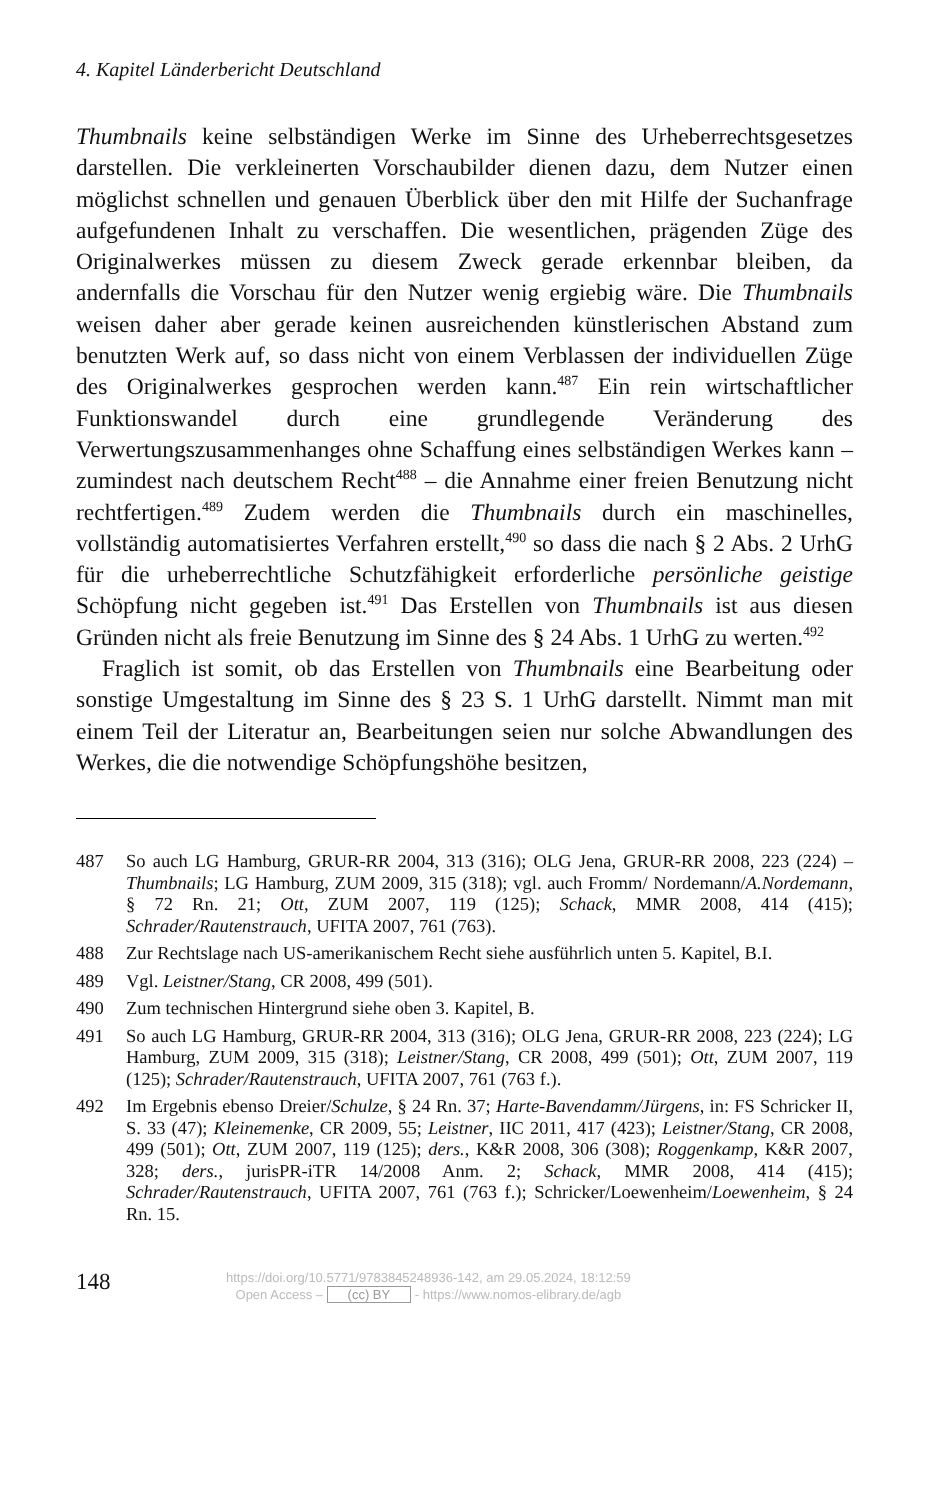4. Kapitel Länderbericht Deutschland
Thumbnails keine selbständigen Werke im Sinne des Urheberrechtsgesetzes darstellen. Die verkleinerten Vorschaubilder dienen dazu, dem Nutzer einen möglichst schnellen und genauen Überblick über den mit Hilfe der Suchanfrage aufgefundenen Inhalt zu verschaffen. Die wesentlichen, prägenden Züge des Originalwerkes müssen zu diesem Zweck gerade erkennbar bleiben, da andernfalls die Vorschau für den Nutzer wenig ergiebig wäre. Die Thumbnails weisen daher aber gerade keinen ausreichenden künstlerischen Abstand zum benutzten Werk auf, so dass nicht von einem Verblassen der individuellen Züge des Originalwerkes gesprochen werden kann.<sup>487</sup> Ein rein wirtschaftlicher Funktionswandel durch eine grundlegende Veränderung des Verwertungszusammenhanges ohne Schaffung eines selbständigen Werkes kann – zumindest nach deutschem Recht<sup>488</sup> – die Annahme einer freien Benutzung nicht rechtfertigen.<sup>489</sup> Zudem werden die Thumbnails durch ein maschinelles, vollständig automatisiertes Verfahren erstellt,<sup>490</sup> so dass die nach § 2 Abs. 2 UrhG für die urheberrechtliche Schutzfähigkeit erforderliche persönliche geistige Schöpfung nicht gegeben ist.<sup>491</sup> Das Erstellen von Thumbnails ist aus diesen Gründen nicht als freie Benutzung im Sinne des § 24 Abs. 1 UrhG zu werten.<sup>492</sup>
Fraglich ist somit, ob das Erstellen von Thumbnails eine Bearbeitung oder sonstige Umgestaltung im Sinne des § 23 S. 1 UrhG darstellt. Nimmt man mit einem Teil der Literatur an, Bearbeitungen seien nur solche Abwandlungen des Werkes, die die notwendige Schöpfungshöhe besitzen,
487 So auch LG Hamburg, GRUR-RR 2004, 313 (316); OLG Jena, GRUR-RR 2008, 223 (224) – Thumbnails; LG Hamburg, ZUM 2009, 315 (318); vgl. auch Fromm/ Nordemann/A.Nordemann, § 72 Rn. 21; Ott, ZUM 2007, 119 (125); Schack, MMR 2008, 414 (415); Schrader/Rautenstrauch, UFITA 2007, 761 (763).
488 Zur Rechtslage nach US-amerikanischem Recht siehe ausführlich unten 5. Kapitel, B.I.
489 Vgl. Leistner/Stang, CR 2008, 499 (501).
490 Zum technischen Hintergrund siehe oben 3. Kapitel, B.
491 So auch LG Hamburg, GRUR-RR 2004, 313 (316); OLG Jena, GRUR-RR 2008, 223 (224); LG Hamburg, ZUM 2009, 315 (318); Leistner/Stang, CR 2008, 499 (501); Ott, ZUM 2007, 119 (125); Schrader/Rautenstrauch, UFITA 2007, 761 (763 f.).
492 Im Ergebnis ebenso Dreier/Schulze, § 24 Rn. 37; Harte-Bavendamm/Jürgens, in: FS Schricker II, S. 33 (47); Kleinemenke, CR 2009, 55; Leistner, IIC 2011, 417 (423); Leistner/Stang, CR 2008, 499 (501); Ott, ZUM 2007, 119 (125); ders., K&R 2008, 306 (308); Roggenkamp, K&R 2007, 328; ders., jurisPR-iTR 14/2008 Anm. 2; Schack, MMR 2008, 414 (415); Schrader/Rautenstrauch, UFITA 2007, 761 (763 f.); Schricker/Loewenheim/Loewenheim, § 24 Rn. 15.
148
https://doi.org/10.5771/9783845248936-142, am 29.05.2024, 18:12:59
Open Access – (cc) BY - https://www.nomos-elibrary.de/agb